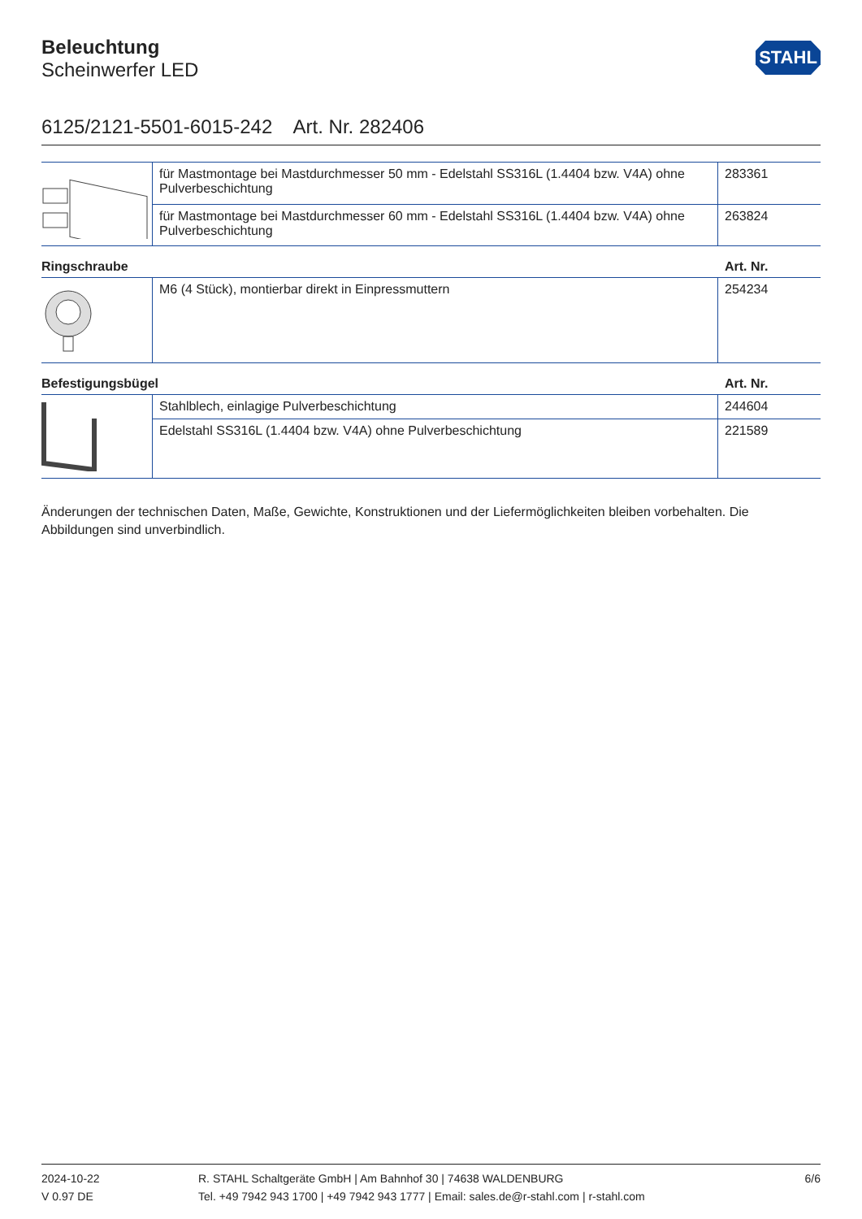STAHL
Beleuchtung
Scheinwerfer LED
6125/2121-5501-6015-242 Art. Nr. 282406
| | für Mastmontage bei Mastdurchmesser 50 mm - Edelstahl SS316L (1.4404 bzw. V4A) ohne Pulverbeschichtung | 283361 |
| | für Mastmontage bei Mastdurchmesser 60 mm - Edelstahl SS316L (1.4404 bzw. V4A) ohne Pulverbeschichtung | 263824 |
Ringschraube Art. Nr.
| | M6 (4 Stück), montierbar direkt in Einpressmuttern | 254234 |
Befestigungsbügel Art. Nr.
| | Stahlblech, einlagige Pulverbeschichtung | 244604 |
| | Edelstahl SS316L (1.4404 bzw. V4A) ohne Pulverbeschichtung | 221589 |
Änderungen der technischen Daten, Maße, Gewichte, Konstruktionen und der Liefermöglichkeiten bleiben vorbehalten. Die Abbildungen sind unverbindlich.
2024-10-22
V 0.97 DE
R. STAHL Schaltgeräte GmbH | Am Bahnhof 30 | 74638 WALDENBURG
Tel. +49 7942 943 1700 | +49 7942 943 1777 | Email: sales.de@r-stahl.com | r-stahl.com
6/6